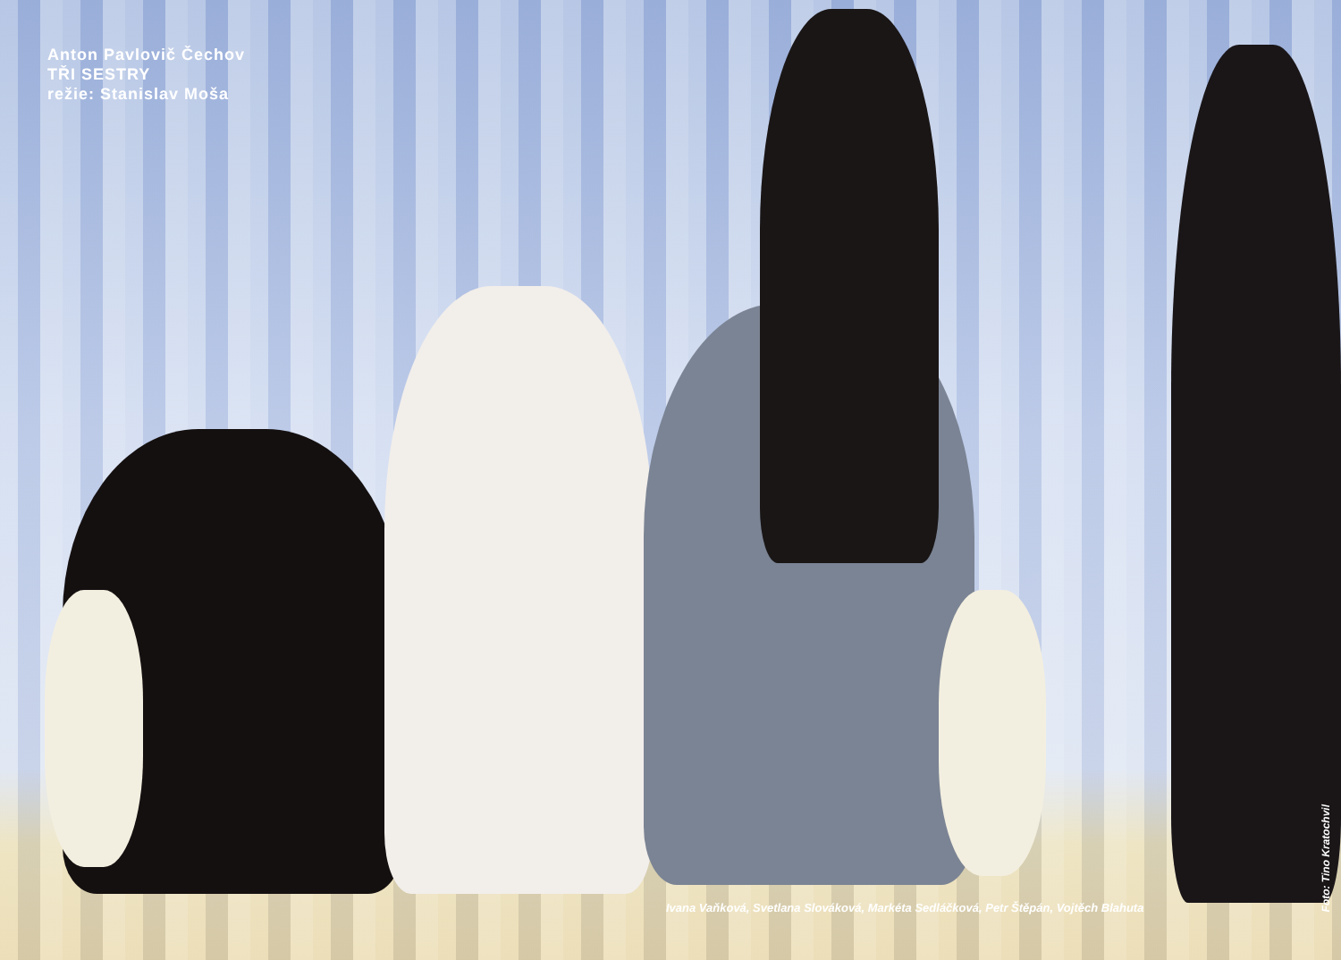Anton Pavlovič Čechov
TŘI SESTRY
režie: Stanislav Moša
Ivana Vaňková, Svetlana Slováková, Markéta Sedláčková, Petr Štěpán, Vojtěch Blahuta
Foto: Tino Kratochvil